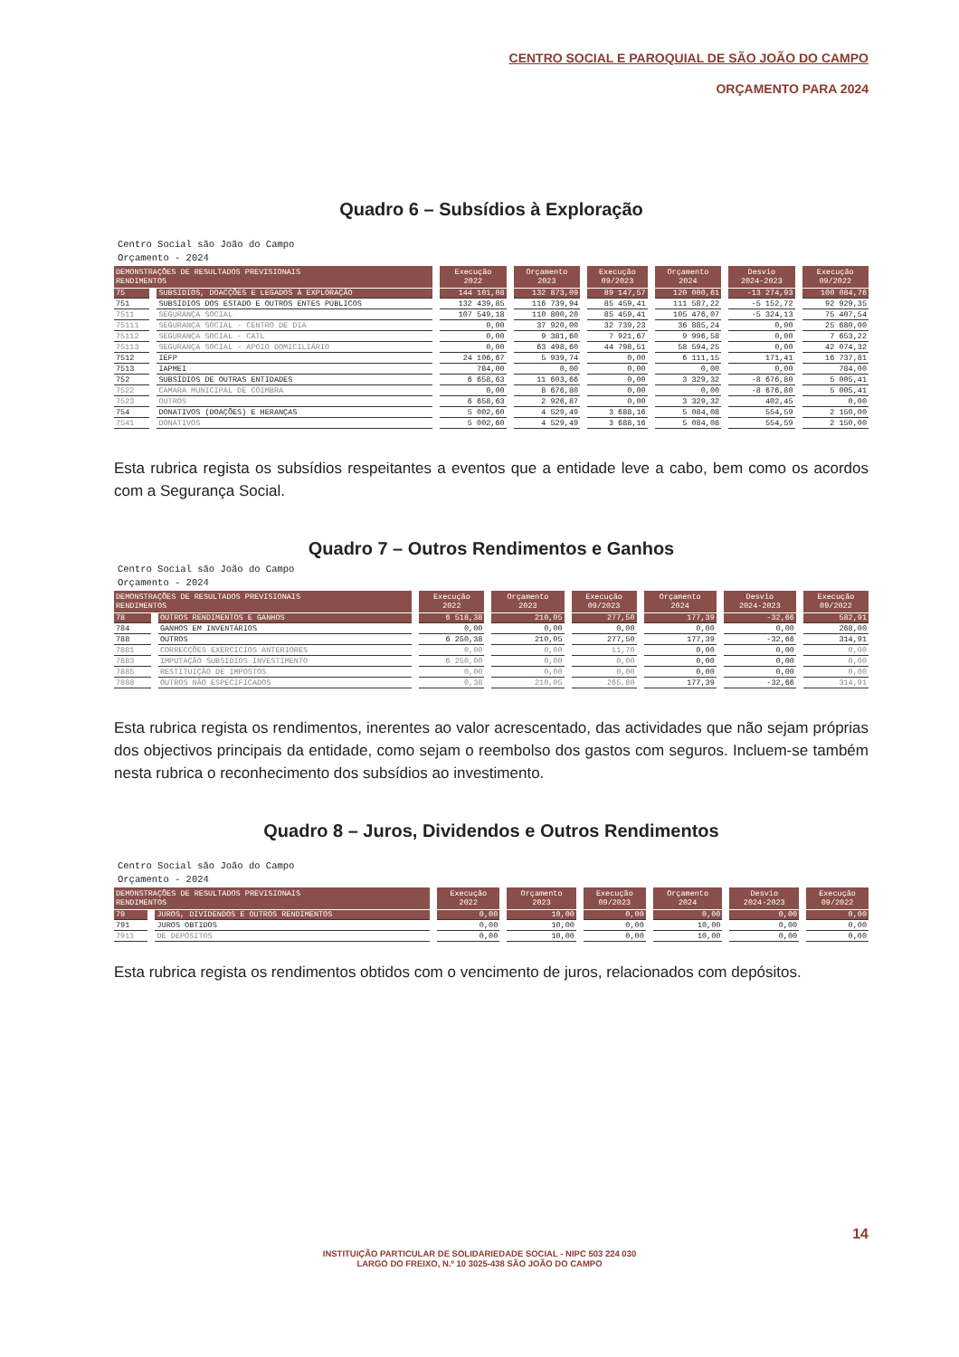CENTRO SOCIAL E PAROQUIAL DE SÃO JOÃO DO CAMPO
ORÇAMENTO PARA 2024
Quadro 6 – Subsídios à Exploração
Centro Social são João do Campo
Orçamento - 2024
| DEMONSTRAÇÕES DE RESULTADOS PREVISIONAIS RENDIMENTOS | | Execução 2022 | Orçamento 2023 | Execução 09/2023 | Orçamento 2024 | Desvio 2024-2023 | Execução 09/2022 |
| --- | --- | --- | --- | --- | --- | --- | --- |
| 75 | SUBSIDIOS, DOACÇÕES E LEGADOS À EXPLORAÇÃO | 144 101,08 | 132 873,09 | 89 147,57 | 120 000,61 | -13 274,93 | 100 084,76 |
| 751 | SUBSÍDIOS DOS ESTADO E OUTROS ENTES PÚBLICOS | 132 439,85 | 116 739,94 | 85 459,41 | 111 587,22 | -5 152,72 | 92 929,35 |
| 7511 | SEGURANÇA SOCIAL | 107 549,18 | 110 800,20 | 85 459,41 | 105 476,07 | -5 324,13 | 75 407,54 |
| 75111 | SEGURANÇA SOCIAL - CENTRO DE DIA | 0,00 | 37 920,00 | 32 739,23 | 36 885,24 | 0,00 | 25 680,00 |
| 75112 | SEGURANÇA SOCIAL - CATL | 0,00 | 9 381,60 | 7 921,67 | 9 996,58 | 0,00 | 7 653,22 |
| 75113 | SEGURANÇA SOCIAL - APOIO DOMICILIÁRIO | 0,00 | 63 498,60 | 44 798,51 | 58 594,25 | 0,00 | 42 074,32 |
| 7512 | IEFP | 24 106,67 | 5 939,74 | 0,00 | 6 111,15 | 171,41 | 16 737,81 |
| 7513 | IAPMEI | 784,00 | 0,00 | 0,00 | 0,00 | 0,00 | 784,00 |
| 752 | SUBSÍDIOS DE OUTRAS ENTIDADES | 6 658,63 | 11 603,66 | 0,00 | 3 329,32 | -8 676,80 | 5 005,41 |
| 7522 | CAMARA MUNICIPAL DE COIMBRA | 0,00 | 8 676,80 | 0,00 | 0,00 | -8 676,80 | 5 005,41 |
| 7523 | OUTROS | 6 658,63 | 2 926,87 | 0,00 | 3 329,32 | 402,45 | 0,00 |
| 754 | DONATIVOS (DOAÇÕES) E HERANÇAS | 5 002,60 | 4 529,49 | 3 688,16 | 5 084,08 | 554,59 | 2 150,00 |
| 7541 | DONATIVOS | 5 002,60 | 4 529,49 | 3 688,16 | 5 084,08 | 554,59 | 2 150,00 |
Esta rubrica regista os subsídios respeitantes a eventos que a entidade leve a cabo, bem como os acordos com a Segurança Social.
Quadro 7 – Outros Rendimentos e Ganhos
Centro Social são João do Campo
Orçamento - 2024
| DEMONSTRAÇÕES DE RESULTADOS PREVISIONAIS RENDIMENTOS | | Execução 2022 | Orçamento 2023 | Execução 09/2023 | Orçamento 2024 | Desvio 2024-2023 | Execução 09/2022 |
| --- | --- | --- | --- | --- | --- | --- | --- |
| 78 | OUTROS RENDIMENTOS E GANHOS | 6 518,38 | 210,05 | 277,50 | 177,39 | -32,66 | 582,91 |
| 784 | GANHOS EM INVENTÁRIOS | 0,00 | 0,00 | 0,00 | 0,00 | 0,00 | 268,00 |
| 788 | OUTROS | 6 250,38 | 210,05 | 277,50 | 177,39 | -32,66 | 314,91 |
| 7881 | CORRECÇÕES EXERCICIOS ANTERIORES | 0,00 | 0,00 | 11,70 | 0,00 | 0,00 | 0,00 |
| 7883 | IMPUTAÇÃO SUBSIDIOS INVESTIMENTO | 6 250,00 | 0,00 | 0,00 | 0,00 | 0,00 | 0,00 |
| 7885 | RESTITUIÇÃO DE IMPOSTOS | 0,00 | 0,00 | 0,00 | 0,00 | 0,00 | 0,00 |
| 7888 | OUTROS NÃO ESPECIFICADOS | 0,38 | 210,05 | 265,80 | 177,39 | -32,66 | 314,91 |
Esta rubrica regista os rendimentos, inerentes ao valor acrescentado, das actividades que não sejam próprias dos objectivos principais da entidade, como sejam o reembolso dos gastos com seguros. Incluem-se também nesta rubrica o reconhecimento dos subsídios ao investimento.
Quadro 8 – Juros, Dividendos e Outros Rendimentos
Centro Social são João do Campo
Orçamento - 2024
| DEMONSTRAÇÕES DE RESULTADOS PREVISIONAIS RENDIMENTOS | | Execução 2022 | Orçamento 2023 | Execução 09/2023 | Orçamento 2024 | Desvio 2024-2023 | Execução 09/2022 |
| --- | --- | --- | --- | --- | --- | --- | --- |
| 79 | JUROS, DIVIDENDOS E OUTROS RENDIMENTOS | 0,00 | 10,00 | 0,00 | 0,00 | 0,00 | 0,00 |
| 791 | JUROS OBTIDOS | 0,00 | 10,00 | 0,00 | 10,00 | 0,00 | 0,00 |
| 7911 | DE DEPÓSITOS | 0,00 | 10,00 | 0,00 | 10,00 | 0,00 | 0,00 |
Esta rubrica regista os rendimentos obtidos com o vencimento de juros, relacionados com depósitos.
14
INSTITUIÇÃO PARTICULAR DE SOLIDARIEDADE SOCIAL - NIPC 503 224 030
LARGO DO FREIXO, N.º 10 3025-438 SÃO JOÃO DO CAMPO